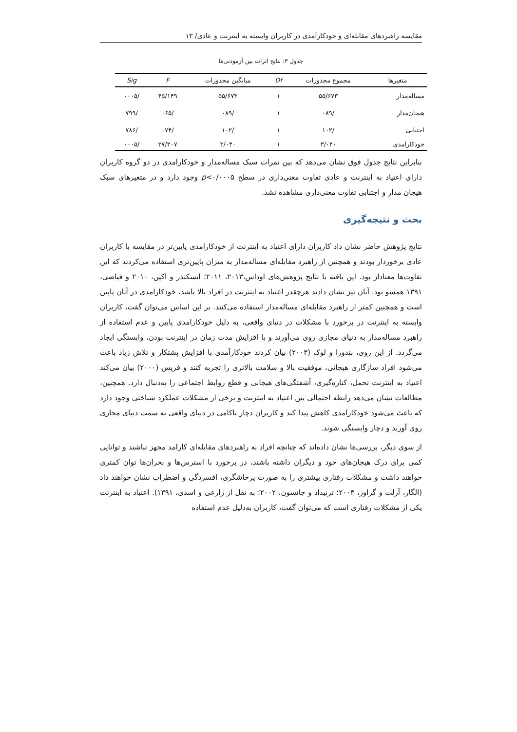مقایسه راهبردهای مقابله‌ای و خودکارآمدی در کاربران وابسته به اینترنت و عادی/ ۱۳
جدول ۳: نتایج اثرات بین آزمودنی‌ها
| متغیرها | مجموع مجذورات | Df | میانگین مجذورات | F | Sig |
| --- | --- | --- | --- | --- | --- |
| مساله‌مدار | ۵۵/۶۷۳ | ۱ | ۵۵/۶۷۳ | ۴۵/۱۴۹ | /۰۰۰۵ |
| هیجان‌مدار | /۰۸۹ | ۱ | /۰۸۹ | /۰۶۵ | /۷۹۹ |
| اجتنابی | /۱۰۲ | ۱ | /۱۰۲ | /۰۷۴ | /۷۸۶ |
| خودکارامدی | ۳/۰۴۰ | ۱ | ۳/۰۴۰ | ۲۷/۳۰۷ | /۰۰۰۵ |
بنابراین نتایج جدول فوق نشان می‌دهد که بین نمرات سبک مساله‌مدار و خودکارامدی در دو گروه کاربران دارای اعتیاد به اینترنت و عادی تفاوت معنی‌داری در سطح p<۰/۰۰۰۵ وجود دارد و در متغیرهای سبک هیجان مدار و اجتنابی تفاوت معنی‌داری مشاهده نشد.
بحث و نتیجه‌گیری
نتایج پژوهش حاضر نشان داد کاربران دارای اعتیاد به اینترنت از خودکارامدی پایین‌تر در مقایسه با کاربران عادی برخوردار بودند و همچنین از راهبرد مقابله‌ای مساله‌مدار به میزان پایین‌تری استفاده می‌کردند که این تفاوت‌ها معنادار بود. این یافته با نتایج پژوهش‌های اوداس،۲۰۱۳، ۲۰۱۱؛ ایسکندر و اکین، ۲۰۱۰ و فیاضی، ۱۳۹۱ همسو بود. آنان نیز نشان دادند هرچقدر اعتیاد به اینترنت در افراد بالا باشد، خودکارامدی در آنان پایین است و همچنین کمتر از راهبرد مقابله‌ای مساله‌مدار استفاده می‌کنند. بر این اساس می‌توان گفت، کاربران وابسته به اینترنت در برخورد با مشکلات در دنیای واقعی، به دلیل خودکارامدی پایین و عدم استفاده از راهبرد مساله‌مدار به دنیای مجازی روی می‌آورند و با افزایش مدت زمان در اینترنت بودن، وابستگی ایجاد می‌گردد. از این روی، بندورا و لوک (۲۰۰۳) بیان کردند خودکارآمدی با افزایش پشتکار و تلاش زیاد باعث می‌شود افراد سازگاری هیجانی، موفقیت بالا و سلامت بالاتری را تجربه کنند و فریس (۲۰۰۰) بیان می‌کند اعتیاد به اینترنت تحمل، کناره‌گیری، آشفتگی‌های هیجانی و قطع روابط اجتماعی را به‌دنبال دارد. همچنین، مطالعات نشان می‌دهد رابطه احتمالی بین اعتیاد به اینترنت و برخی از مشکلات عملکرد شناختی وجود دارد که باعث می‌شود خودکارامدی کاهش پیدا کند و کاربران دچار ناکامی در دنیای واقعی به سمت دنیای مجازی روی آورند و دچار وابستگی شوند.
از سوی دیگر، بررسی‌ها نشان داده‌اند که چنانچه افراد به راهبردهای مقابله‌ای کارامد مجهز نباشند و توانایی کمی برای درک هیجان‌های خود و دیگران داشته باشند، در برخورد با استرس‌ها و بحران‌ها توان کمتری خواهند داشت و مشکلات رفتاری بیشتری را به صورت پرخاشگری، افسردگی و اضطراب نشان خواهند داد (الگار، آرلت و گراوز، ۲۰۰۳؛ ترنیداد و جانسون، ۲۰۰۲؛ به نقل از زارعی و اسدی، ۱۳۹۱). اعتیاد به اینترنت یکی از مشکلات رفتاری است که می‌توان گفت، کاربران به‌دلیل عدم استفاده